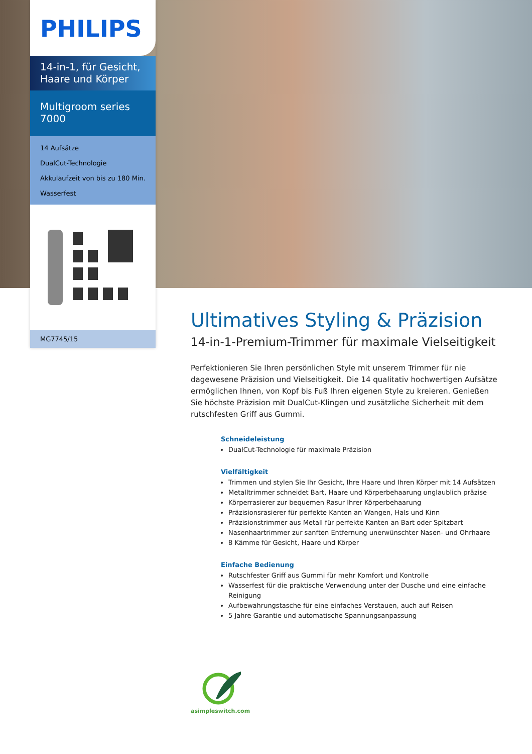PHILIPS
14-in-1, für Gesicht, Haare und Körper
Multigroom series 7000
14 Aufsätze
DualCut-Technologie
Akkulaufzeit von bis zu 180 Min.
Wasserfest
MG7745/15
Ultimatives Styling & Präzision
14-in-1-Premium-Trimmer für maximale Vielseitigkeit
Perfektionieren Sie Ihren persönlichen Style mit unserem Trimmer für nie dagewesene Präzision und Vielseitigkeit. Die 14 qualitativ hochwertigen Aufsätze ermöglichen Ihnen, von Kopf bis Fuß Ihren eigenen Style zu kreieren. Genießen Sie höchste Präzision mit DualCut-Klingen und zusätzliche Sicherheit mit dem rutschfesten Griff aus Gummi.
Schneideleistung
DualCut-Technologie für maximale Präzision
Vielfältigkeit
Trimmen und stylen Sie Ihr Gesicht, Ihre Haare und Ihren Körper mit 14 Aufsätzen
Metalltrimmer schneidet Bart, Haare und Körperbehaarung unglaublich präzise
Körperrasierer zur bequemen Rasur Ihrer Körperbehaarung
Präzisionsrasierer für perfekte Kanten an Wangen, Hals und Kinn
Präzisionstrimmer aus Metall für perfekte Kanten an Bart oder Spitzbart
Nasenhaartrimmer zur sanften Entfernung unerwünschter Nasen- und Ohrhaare
8 Kämme für Gesicht, Haare und Körper
Einfache Bedienung
Rutschfester Griff aus Gummi für mehr Komfort und Kontrolle
Wasserfest für die praktische Verwendung unter der Dusche und eine einfache Reinigung
Aufbewahrungstasche für eine einfaches Verstauen, auch auf Reisen
5 Jahre Garantie und automatische Spannungsanpassung
asimpleswitch.com